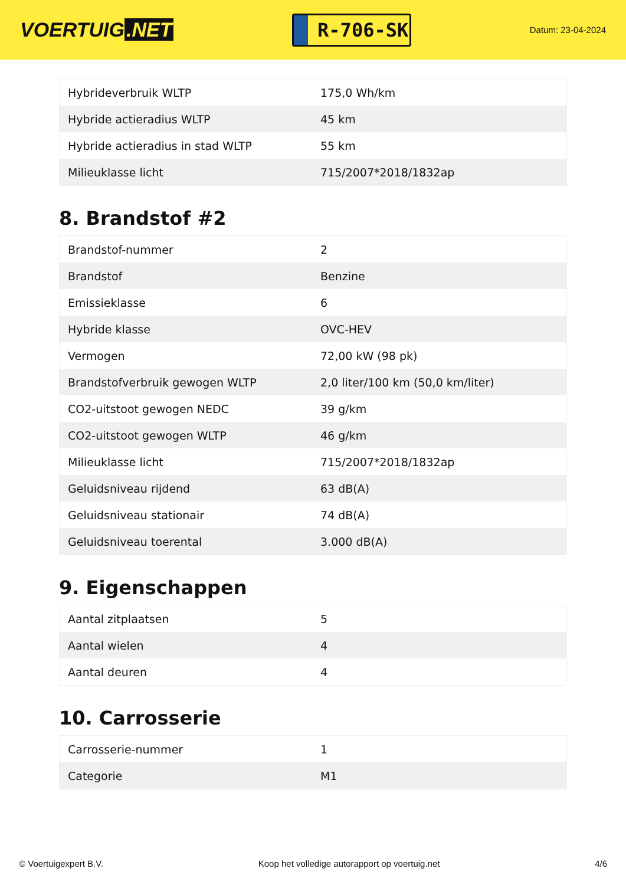VOERTUIG.NET
R-706-SK
Datum: 23-04-2024
| Hybrideverbruik WLTP | 175,0 Wh/km |
| Hybride actieradius WLTP | 45 km |
| Hybride actieradius in stad WLTP | 55 km |
| Milieuklasse licht | 715/2007*2018/1832ap |
8. Brandstof #2
| Brandstof-nummer | 2 |
| Brandstof | Benzine |
| Emissieklasse | 6 |
| Hybride klasse | OVC-HEV |
| Vermogen | 72,00 kW (98 pk) |
| Brandstofverbruik gewogen WLTP | 2,0 liter/100 km (50,0 km/liter) |
| CO2-uitstoot gewogen NEDC | 39 g/km |
| CO2-uitstoot gewogen WLTP | 46 g/km |
| Milieuklasse licht | 715/2007*2018/1832ap |
| Geluidsniveau rijdend | 63 dB(A) |
| Geluidsniveau stationair | 74 dB(A) |
| Geluidsniveau toerental | 3.000 dB(A) |
9. Eigenschappen
| Aantal zitplaatsen | 5 |
| Aantal wielen | 4 |
| Aantal deuren | 4 |
10. Carrosserie
| Carrosserie-nummer | 1 |
| Categorie | M1 |
© Voertuigexpert B.V. Koop het volledige autorapport op voertuig.net 4/6